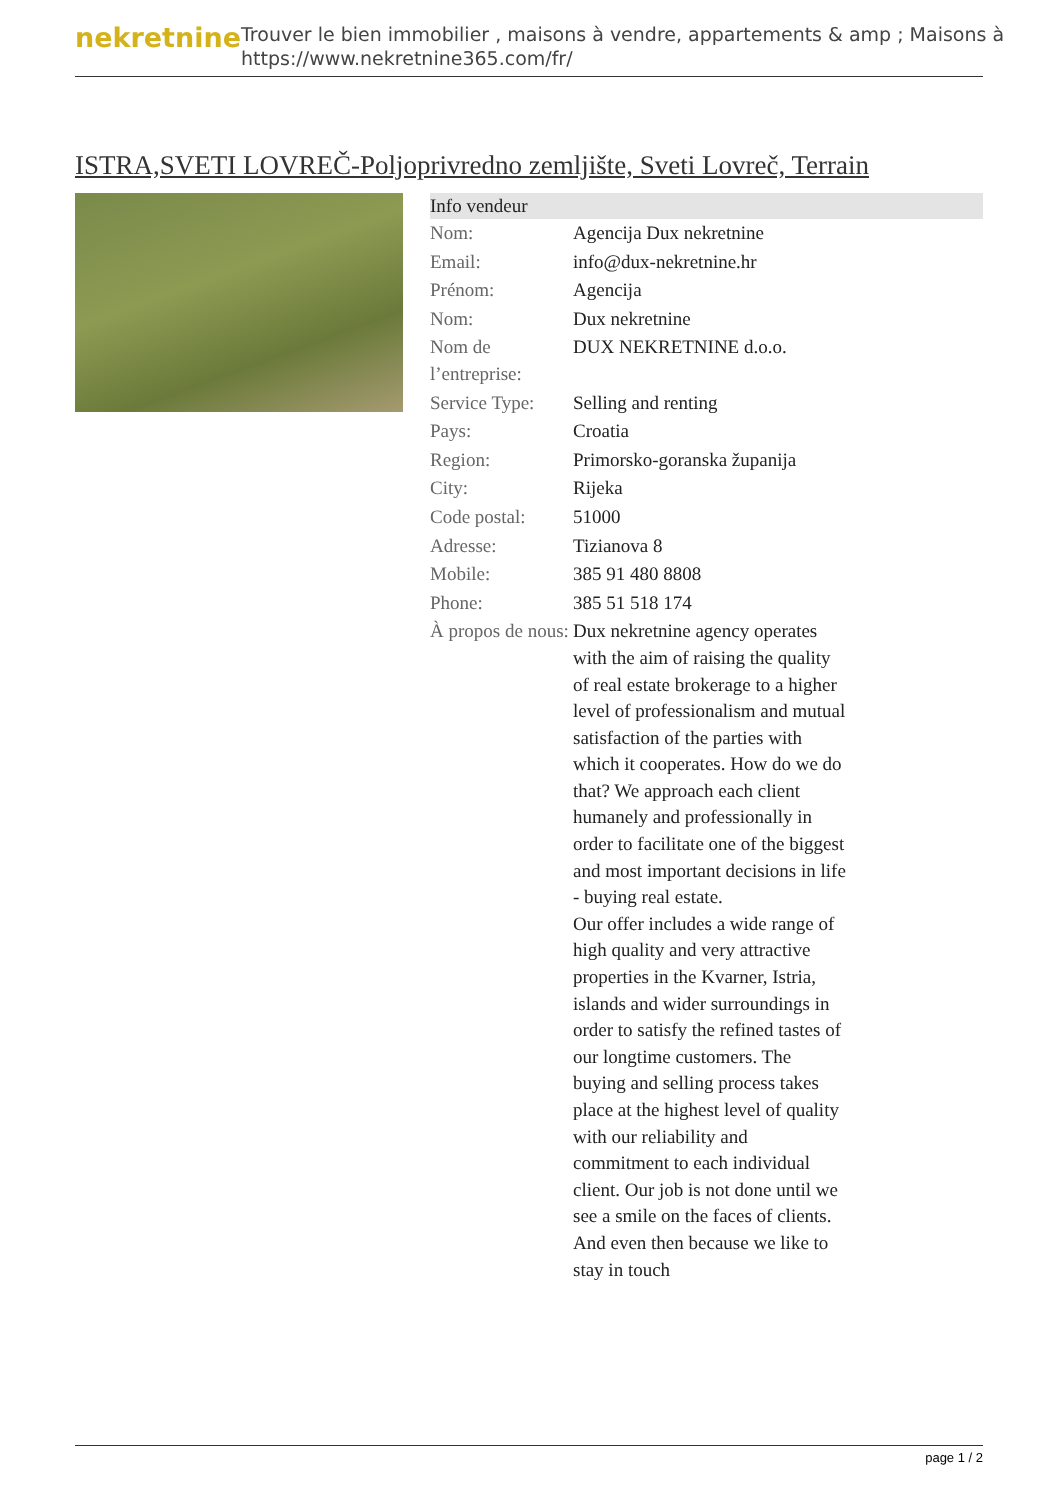nekretnine
Trouver le bien immobilier , maisons à vendre, appartements & amp ; Maisons à
https://www.nekretnine365.com/fr/
ISTRA,SVETI LOVREČ-Poljoprivredno zemljište, Sveti Lovreč, Terrain
| Info vendeur | |
| --- | --- |
| Nom: | Agencija Dux nekretnine |
| Email: | info@dux-nekretnine.hr |
| Prénom: | Agencija |
| Nom: | Dux nekretnine |
| Nom de l’entreprise: | DUX NEKRETNINE d.o.o. |
| Service Type: | Selling and renting |
| Pays: | Croatia |
| Region: | Primorsko-goranska županija |
| City: | Rijeka |
| Code postal: | 51000 |
| Adresse: | Tizianova 8 |
| Mobile: | 385 91 480 8808 |
| Phone: | 385 51 518 174 |
| À propos de nous: | Dux nekretnine agency operates with the aim of raising the quality of real estate brokerage to a higher level of professionalism and mutual satisfaction of the parties with which it cooperates. How do we do that? We approach each client humanely and professionally in order to facilitate one of the biggest and most important decisions in life - buying real estate. Our offer includes a wide range of high quality and very attractive properties in the Kvarner, Istria, islands and wider surroundings in order to satisfy the refined tastes of our longtime customers. The buying and selling process takes place at the highest level of quality with our reliability and commitment to each individual client. Our job is not done until we see a smile on the faces of clients. And even then because we like to stay in touch |
page 1 / 2